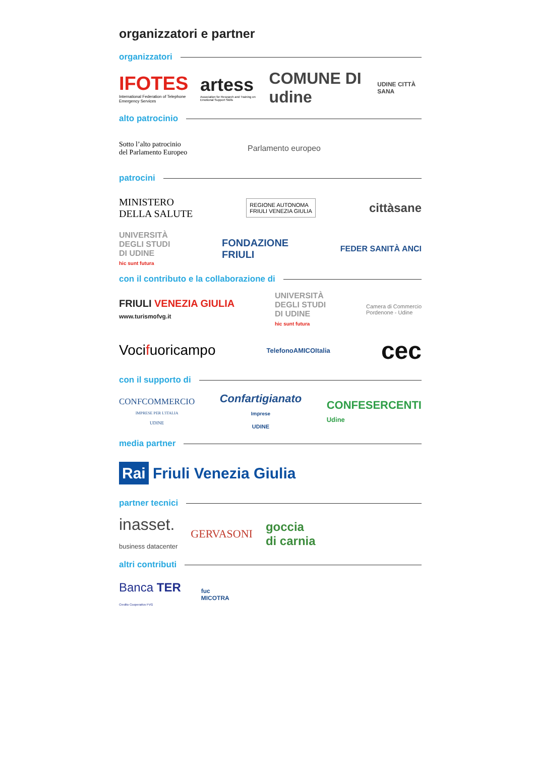organizzatori e partner
organizzatori
IFOTES
International Federation of Telephone Emergency Services
artess
Association for Research and Training on Emotional Support Skills
COMUNE DI udine
UDINE CITTÀ SANA
alto patrocinio
Sotto l’alto patrocinio
del Parlamento Europeo
Parlamento europeo
patrocini
MINISTERO
DELLA SALUTE
REGIONE AUTONOMA
FRIULI VENEZIA GIULIA
cittàsane
UNIVERSITÀ
DEGLI STUDI
DI UDINE
hic sunt futura
FONDAZIONE
FRIULI
FEDER SANITÀ ANCI
con il contributo e la collaborazione di
FRIULI VENEZIA GIULIA
www.turismofvg.it
UNIVERSITÀ
DEGLI STUDI
DI UDINE
hic sunt futura
Camera di Commercio
Pordenone - Udine
Vocifuoricampo
TelefonoAMICOItalia
cec
con il supporto di
CONFCOMMERCIO
IMPRESE PER L'ITALIA
UDINE
Confartigianato
Imprese
UDINE
CONFESERCENTI
Udine
media partner
Rai Friuli Venezia Giulia
partner tecnici
inasset.
business datacenter
GERVASONI
goccia
di carnia
altri contributi
Banca TER
Credito Cooperativo FVG
fuc
MICOTRA